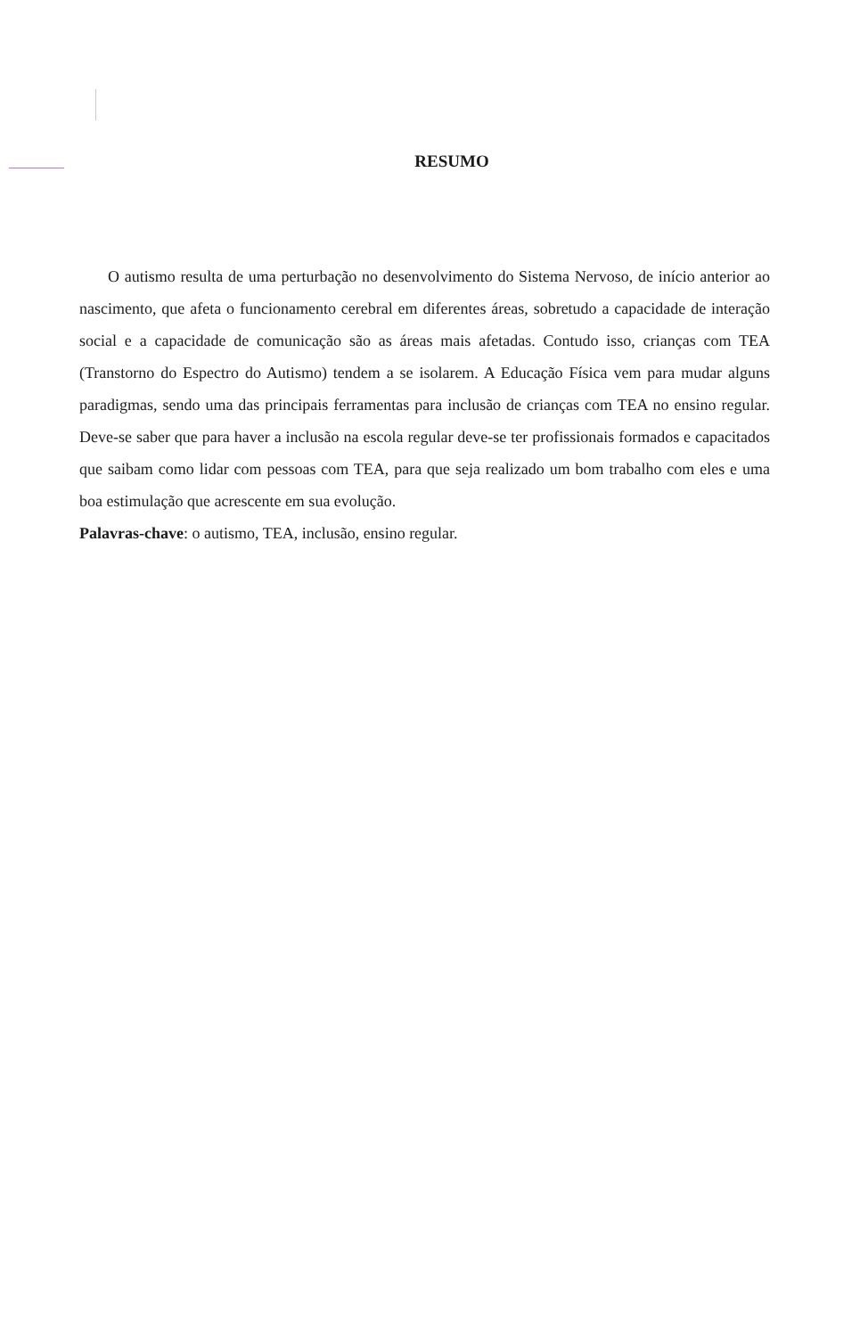RESUMO
O autismo resulta de uma perturbação no desenvolvimento do Sistema Nervoso, de início anterior ao nascimento, que afeta o funcionamento cerebral em diferentes áreas, sobretudo a capacidade de interação social e a capacidade de comunicação são as áreas mais afetadas. Contudo isso, crianças com TEA (Transtorno do Espectro do Autismo) tendem a se isolarem. A Educação Física vem para mudar alguns paradigmas, sendo uma das principais ferramentas para inclusão de crianças com TEA no ensino regular. Deve-se saber que para haver a inclusão na escola regular deve-se ter profissionais formados e capacitados que saibam como lidar com pessoas com TEA, para que seja realizado um bom trabalho com eles e uma boa estimulação que acrescente em sua evolução.
Palavras-chave: o autismo, TEA, inclusão, ensino regular.